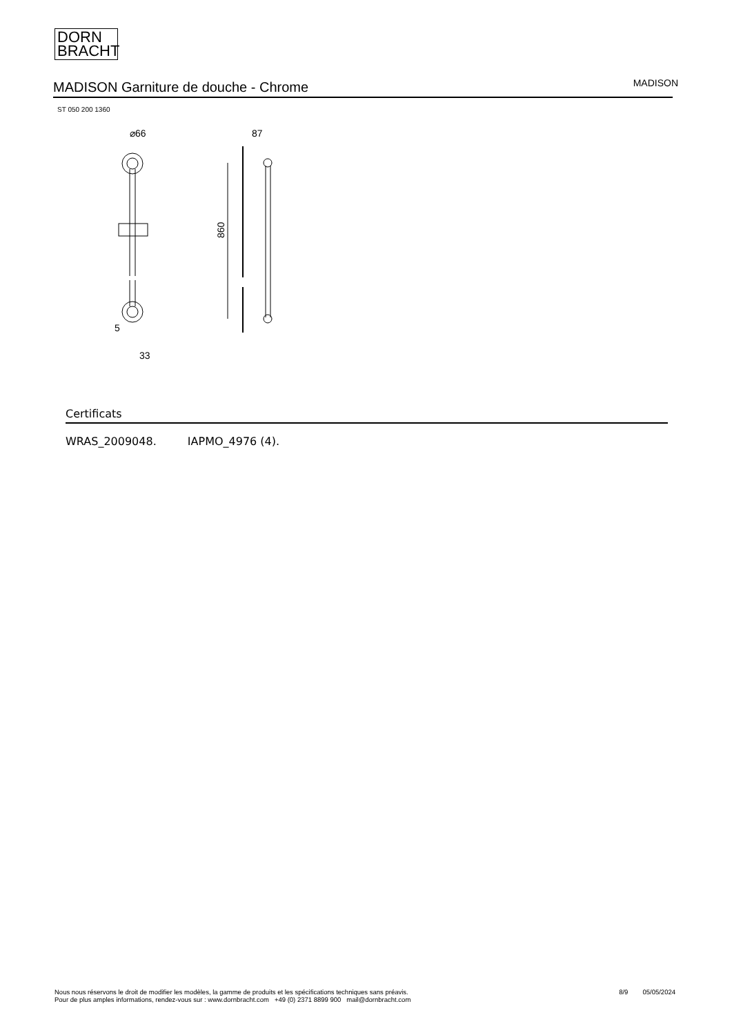DORN
BRACHT
MADISON Garniture de douche - Chrome
MADISON
ST 050 200 1360
⌀66
5
33
87
860
Certificats
WRAS_2009048. IAPMO_4976 (4).
Nous nous réservons le droit de modifier les modèles, la gamme de produits et les spécifications techniques sans préavis.
Pour de plus amples informations, rendez-vous sur : www.dornbracht.com +49 (0) 2371 8899 900 mail@dornbracht.com
8/9 05/05/2024